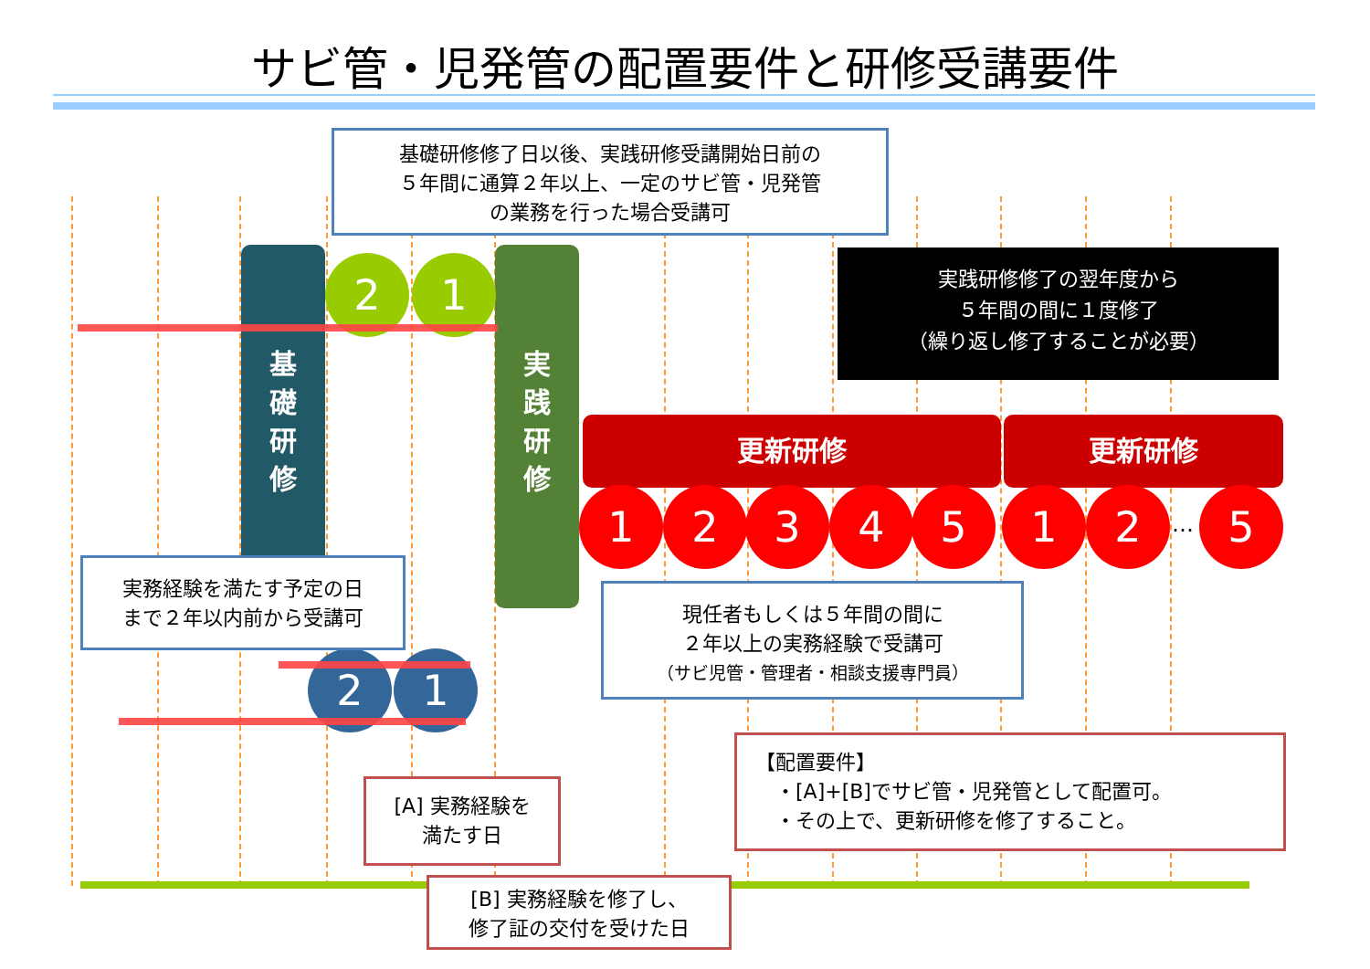サビ管・児発管の配置要件と研修受講要件
基
礎
研
修
実
践
研
修
2 1
更新研修 更新研修
1 2 3 4 5 1 2 … 5
2 1
基礎研修修了日以後、実践研修受講開始日前の
５年間に通算２年以上、一定のサビ管・児発管
の業務を行った場合受講可
実践研修修了の翌年度から
５年間の間に１度修了
（繰り返し修了することが必要）
実務経験を満たす予定の日
まで２年以内前から受講可
現任者もしくは５年間の間に
２年以上の実務経験で受講可
（サビ児管・管理者・相談支援専門員）
【配置要件】
　・[A]+[B]でサビ管・児発管として配置可。
　・その上で、更新研修を修了すること。
[A] 実務経験を
満たす日
[B] 実務経験を修了し、
修了証の交付を受けた日